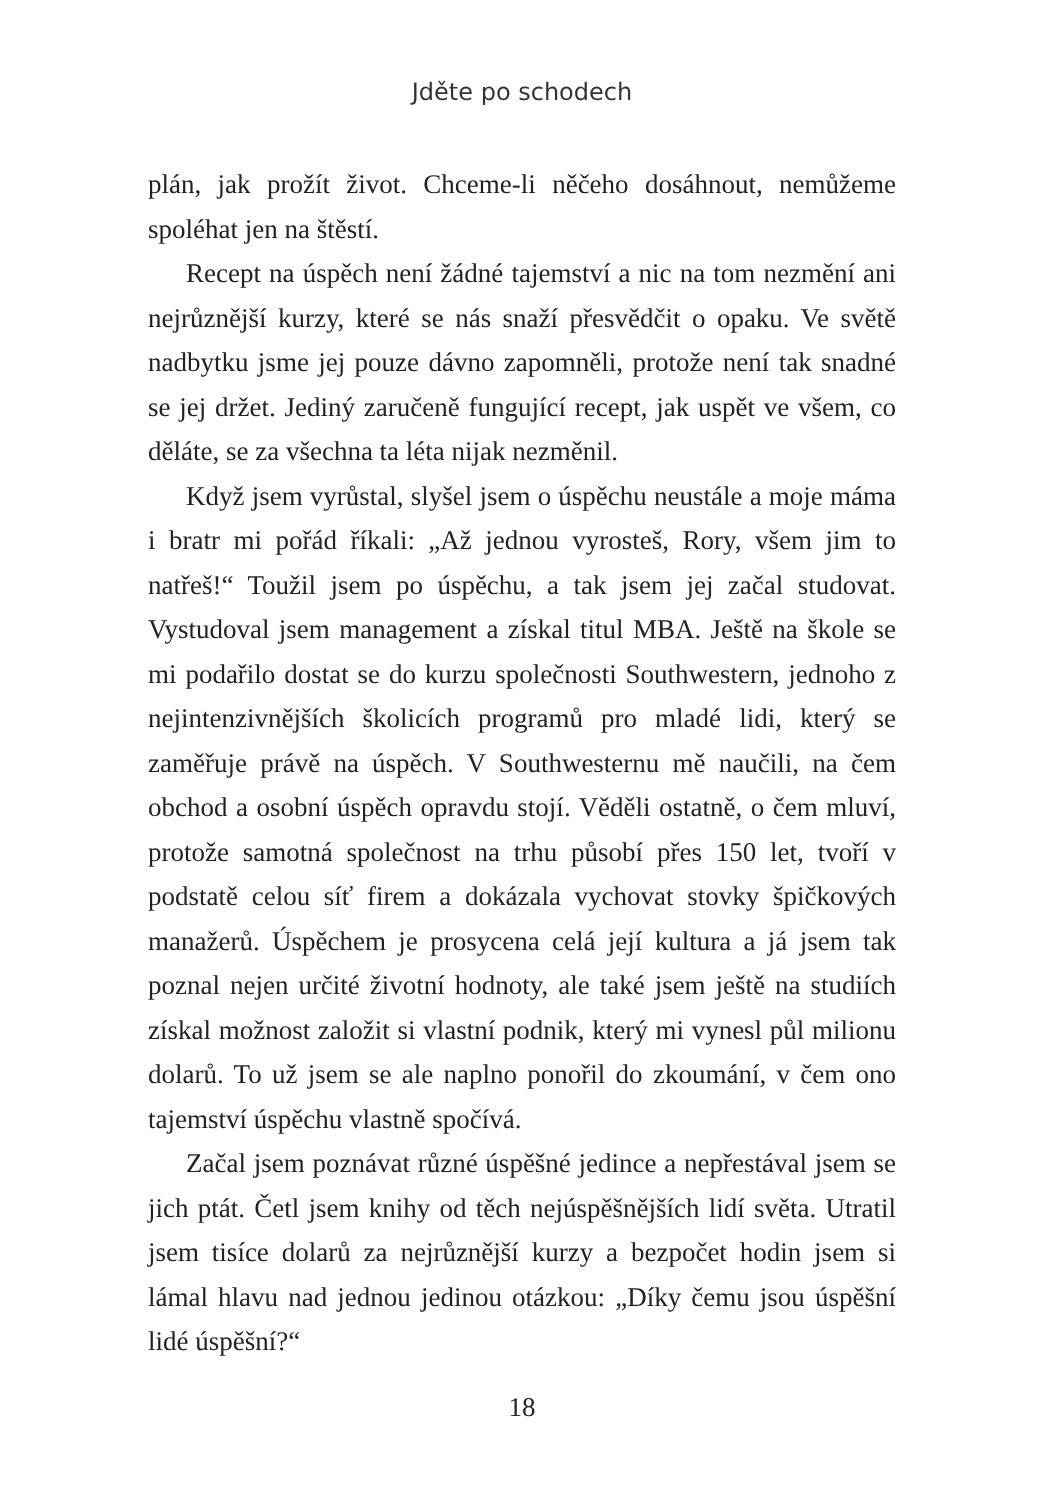Jděte po schodech
plán, jak prožít život. Chceme-li něčeho dosáhnout, nemůžeme spoléhat jen na štěstí.
Recept na úspěch není žádné tajemství a nic na tom nezmění ani nejrůznější kurzy, které se nás snaží přesvědčit o opaku. Ve světě nadbytku jsme jej pouze dávno zapomněli, protože není tak snadné se jej držet. Jediný zaručeně fungující recept, jak uspět ve všem, co děláte, se za všechna ta léta nijak nezměnil.
Když jsem vyrůstal, slyšel jsem o úspěchu neustále a moje máma i bratr mi pořád říkali: „Až jednou vyrosteš, Rory, všem jim to natřeš!“ Toužil jsem po úspěchu, a tak jsem jej začal studovat. Vystudoval jsem management a získal titul MBA. Ještě na škole se mi podařilo dostat se do kurzu společnosti Southwestern, jednoho z nejintenzivnějších školicích programů pro mladé lidi, který se zaměřuje právě na úspěch. V Southwesternu mě naučili, na čem obchod a osobní úspěch opravdu stojí. Věděli ostatně, o čem mluví, protože samotná společnost na trhu působí přes 150 let, tvoří v podstatě celou síť firem a dokázala vychovat stovky špičkových manažerů. Úspěchem je prosycena celá její kultura a já jsem tak poznal nejen určité životní hodnoty, ale také jsem ještě na studiích získal možnost založit si vlastní podnik, který mi vynesl půl milionu dolarů. To už jsem se ale naplno ponořil do zkoumání, v čem ono tajemství úspěchu vlastně spočívá.
Začal jsem poznávat různé úspěšné jedince a nepřestával jsem se jich ptát. Četl jsem knihy od těch nejúspěšnějších lidí světa. Utratil jsem tisíce dolarů za nejrůznější kurzy a bezpočet hodin jsem si lámal hlavu nad jednou jedinou otázkou: „Díky čemu jsou úspěšní lidé úspěšní?“
18